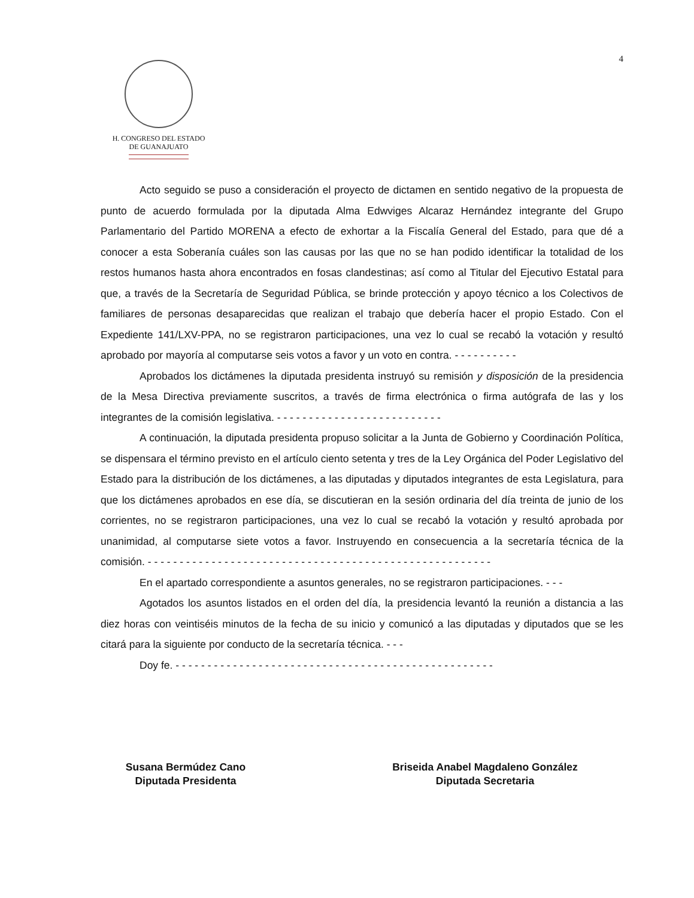4
H. CONGRESO DEL ESTADO
DE GUANAJUATO
Acto seguido se puso a consideración el proyecto de dictamen en sentido negativo de la propuesta de punto de acuerdo formulada por la diputada Alma Edwviges Alcaraz Hernández integrante del Grupo Parlamentario del Partido MORENA a efecto de exhortar a la Fiscalía General del Estado, para que dé a conocer a esta Soberanía cuáles son las causas por las que no se han podido identificar la totalidad de los restos humanos hasta ahora encontrados en fosas clandestinas; así como al Titular del Ejecutivo Estatal para que, a través de la Secretaría de Seguridad Pública, se brinde protección y apoyo técnico a los Colectivos de familiares de personas desaparecidas que realizan el trabajo que debería hacer el propio Estado. Con el Expediente 141/LXV-PPA, no se registraron participaciones, una vez lo cual se recabó la votación y resultó aprobado por mayoría al computarse seis votos a favor y un voto en contra. - - - - - - - - - -
Aprobados los dictámenes la diputada presidenta instruyó su remisión y disposición de la presidencia de la Mesa Directiva previamente suscritos, a través de firma electrónica o firma autógrafa de las y los integrantes de la comisión legislativa. - - - - - - - - - - - - - - - - - - - - - - - - - -
A continuación, la diputada presidenta propuso solicitar a la Junta de Gobierno y Coordinación Política, se dispensara el término previsto en el artículo ciento setenta y tres de la Ley Orgánica del Poder Legislativo del Estado para la distribución de los dictámenes, a las diputadas y diputados integrantes de esta Legislatura, para que los dictámenes aprobados en ese día, se discutieran en la sesión ordinaria del día treinta de junio de los corrientes, no se registraron participaciones, una vez lo cual se recabó la votación y resultó aprobada por unanimidad, al computarse siete votos a favor. Instruyendo en consecuencia a la secretaría técnica de la comisión. - - - - - - - - - - - - - - - - - - - - - - - - - - - - - - - - - - - - - - - - - - - - - - - - - - - - - -
En el apartado correspondiente a asuntos generales, no se registraron participaciones. - - -
Agotados los asuntos listados en el orden del día, la presidencia levantó la reunión a distancia a las diez horas con veintiséis minutos de la fecha de su inicio y comunicó a las diputadas y diputados que se les citará para la siguiente por conducto de la secretaría técnica. - - -
Doy fe. - - - - - - - - - - - - - - - - - - - - - - - - - - - - - - - - - - - - - - - - - - - - - - - - - -
Susana Bermúdez Cano
Diputada Presidenta
Briseida Anabel Magdaleno González
Diputada Secretaria